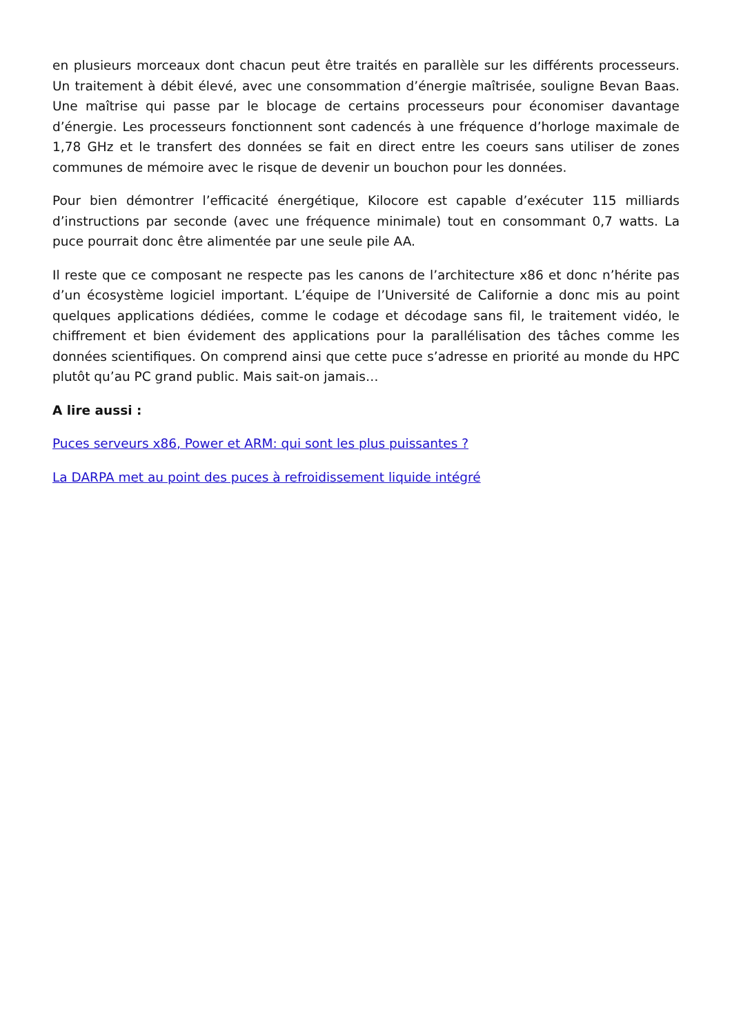en plusieurs morceaux dont chacun peut être traités en parallèle sur les différents processeurs. Un traitement à débit élevé, avec une consommation d’énergie maîtrisée, souligne Bevan Baas. Une maîtrise qui passe par le blocage de certains processeurs pour économiser davantage d’énergie. Les processeurs fonctionnent sont cadencés à une fréquence d’horloge maximale de 1,78 GHz et le transfert des données se fait en direct entre les coeurs sans utiliser de zones communes de mémoire avec le risque de devenir un bouchon pour les données.
Pour bien démontrer l’efficacité énergétique, Kilocore est capable d’exécuter 115 milliards d’instructions par seconde (avec une fréquence minimale) tout en consommant 0,7 watts. La puce pourrait donc être alimentée par une seule pile AA.
Il reste que ce composant ne respecte pas les canons de l’architecture x86 et donc n’hérite pas d’un écosystème logiciel important. L’équipe de l’Université de Californie a donc mis au point quelques applications dédiées, comme le codage et décodage sans fil, le traitement vidéo, le chiffrement et bien évidement des applications pour la parallélisation des tâches comme les données scientifiques. On comprend ainsi que cette puce s’adresse en priorité au monde du HPC plutôt qu’au PC grand public. Mais sait-on jamais…
A lire aussi :
Puces serveurs x86, Power et ARM: qui sont les plus puissantes ?
La DARPA met au point des puces à refroidissement liquide intégré